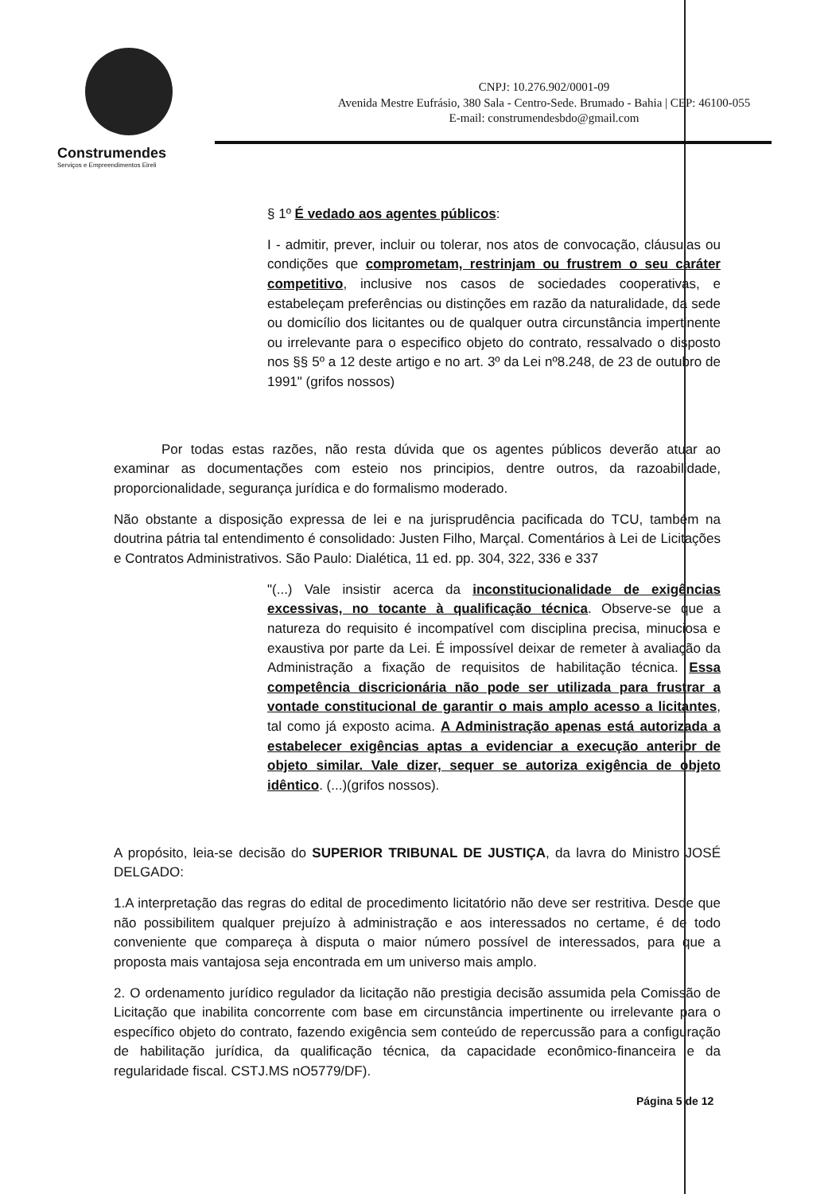Construmendes
Serviços e Empreendimentos Eireli
CNPJ: 10.276.902/0001-09
Avenida Mestre Eufrásio, 380 Sala - Centro-Sede. Brumado - Bahia | CEP: 46100-055
E-mail: construmendesbdo@gmail.com
§ 1º É vedado aos agentes públicos:
I - admitir, prever, incluir ou tolerar, nos atos de convocação, cláusulas ou condições que comprometam, restrinjam ou frustrem o seu caráter competitivo, inclusive nos casos de sociedades cooperativas, e estabeleçam preferências ou distinções em razão da naturalidade, da sede ou domicílio dos licitantes ou de qualquer outra circunstância impertinente ou irrelevante para o especifico objeto do contrato, ressalvado o disposto nos §§ 5º a 12 deste artigo e no art. 3º da Lei nº8.248, de 23 de outubro de 1991" (grifos nossos)
Por todas estas razões, não resta dúvida que os agentes públicos deverão atuar ao examinar as documentações com esteio nos principios, dentre outros, da razoabilidade, proporcionalidade, segurança jurídica e do formalismo moderado.
Não obstante a disposição expressa de lei e na jurisprudência pacificada do TCU, também na doutrina pátria tal entendimento é consolidado: Justen Filho, Marçal. Comentários à Lei de Licitações e Contratos Administrativos. São Paulo: Dialética, 11 ed. pp. 304, 322, 336 e 337
"(...) Vale insistir acerca da inconstitucionalidade de exigências excessivas, no tocante à qualificação técnica. Observe-se que a natureza do requisito é incompatível com disciplina precisa, minuciosa e exaustiva por parte da Lei. É impossível deixar de remeter à avaliação da Administração a fixação de requisitos de habilitação técnica. Essa competência discricionária não pode ser utilizada para frustrar a vontade constitucional de garantir o mais amplo acesso a licitantes, tal como já exposto acima. A Administração apenas está autorizada a estabelecer exigências aptas a evidenciar a execução anterior de objeto similar. Vale dizer, sequer se autoriza exigência de objeto idêntico. (...)(grifos nossos).
A propósito, leia-se decisão do SUPERIOR TRIBUNAL DE JUSTIÇA, da lavra do Ministro JOSÉ DELGADO:
1.A interpretação das regras do edital de procedimento licitatório não deve ser restritiva. Desde que não possibilitem qualquer prejuízo à administração e aos interessados no certame, é de todo conveniente que compareça à disputa o maior número possível de interessados, para que a proposta mais vantajosa seja encontrada em um universo mais amplo.
2. O ordenamento jurídico regulador da licitação não prestigia decisão assumida pela Comissão de Licitação que inabilita concorrente com base em circunstância impertinente ou irrelevante para o específico objeto do contrato, fazendo exigência sem conteúdo de repercussão para a configuração de habilitação jurídica, da qualificação técnica, da capacidade econômico-financeira e da regularidade fiscal. CSTJ.MS nO5779/DF).
Página 5 de 12